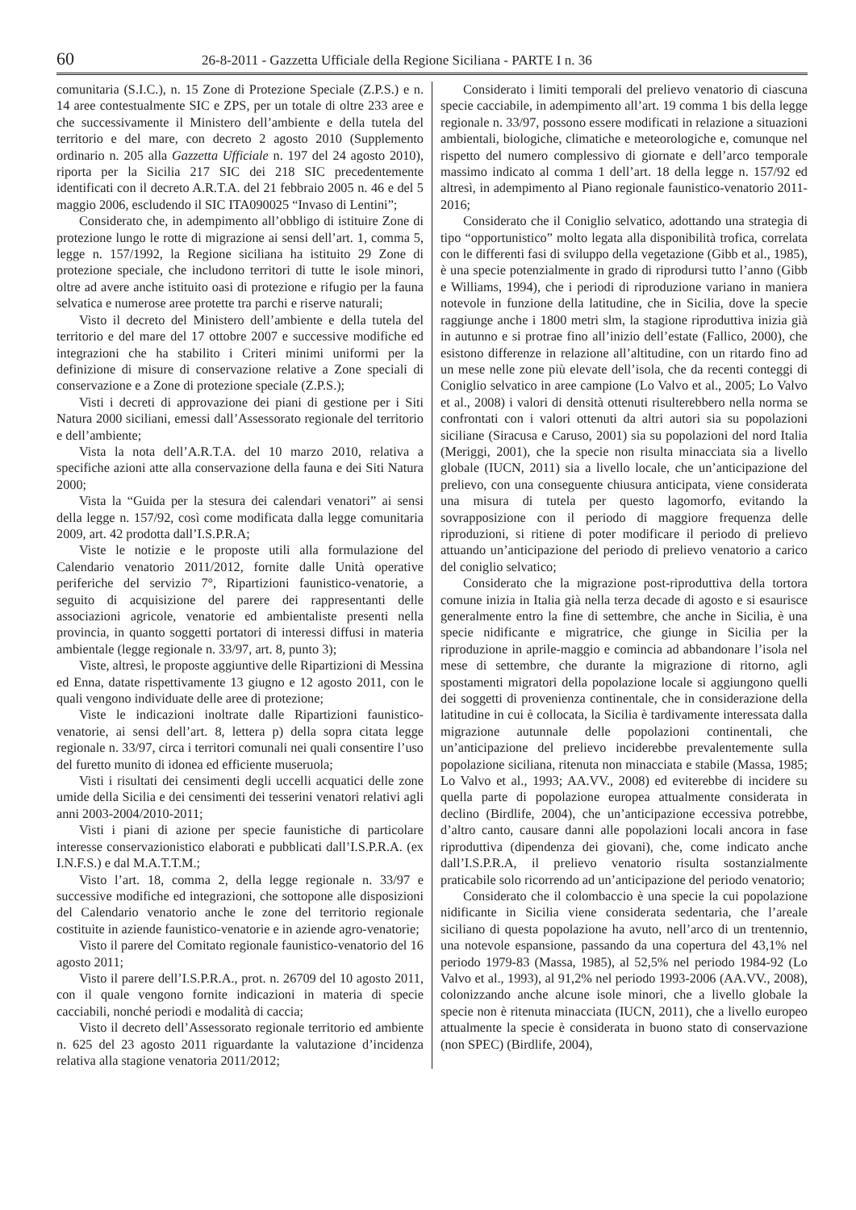60 26-8-2011 - Gazzetta Ufficiale della Regione Siciliana - PARTE I n. 36
comunitaria (S.I.C.), n. 15 Zone di Protezione Speciale (Z.P.S.) e n. 14 aree contestualmente SIC e ZPS, per un totale di oltre 233 aree e che successivamente il Ministero dell’ambiente e della tutela del territorio e del mare, con decreto 2 agosto 2010 (Supplemento ordinario n. 205 alla Gazzetta Ufficiale n. 197 del 24 agosto 2010), riporta per la Sicilia 217 SIC dei 218 SIC precedentemente identificati con il decreto A.R.T.A. del 21 febbraio 2005 n. 46 e del 5 maggio 2006, escludendo il SIC ITA090025 “Invaso di Lentini”;
Considerato che, in adempimento all’obbligo di istituire Zone di protezione lungo le rotte di migrazione ai sensi dell’art. 1, comma 5, legge n. 157/1992, la Regione siciliana ha istituito 29 Zone di protezione speciale, che includono territori di tutte le isole minori, oltre ad avere anche istituito oasi di protezione e rifugio per la fauna selvatica e numerose aree protette tra parchi e riserve naturali;
Visto il decreto del Ministero dell’ambiente e della tutela del territorio e del mare del 17 ottobre 2007 e successive modifiche ed integrazioni che ha stabilito i Criteri minimi uniformi per la definizione di misure di conservazione relative a Zone speciali di conservazione e a Zone di protezione speciale (Z.P.S.);
Visti i decreti di approvazione dei piani di gestione per i Siti Natura 2000 siciliani, emessi dall’Assessorato regionale del territorio e dell’ambiente;
Vista la nota dell’A.R.T.A. del 10 marzo 2010, relativa a specifiche azioni atte alla conservazione della fauna e dei Siti Natura 2000;
Vista la “Guida per la stesura dei calendari venatori” ai sensi della legge n. 157/92, così come modificata dalla legge comunitaria 2009, art. 42 prodotta dall’I.S.P.R.A;
Viste le notizie e le proposte utili alla formulazione del Calendario venatorio 2011/2012, fornite dalle Unità operative periferiche del servizio 7°, Ripartizioni faunistico-venatorie, a seguito di acquisizione del parere dei rappresentanti delle associazioni agricole, venatorie ed ambientaliste presenti nella provincia, in quanto soggetti portatori di interessi diffusi in materia ambientale (legge regionale n. 33/97, art. 8, punto 3);
Viste, altresì, le proposte aggiuntive delle Ripartizioni di Messina ed Enna, datate rispettivamente 13 giugno e 12 agosto 2011, con le quali vengono individuate delle aree di protezione;
Viste le indicazioni inoltrate dalle Ripartizioni faunistico-venatorie, ai sensi dell’art. 8, lettera p) della sopra citata legge regionale n. 33/97, circa i territori comunali nei quali consentire l’uso del furetto munito di idonea ed efficiente museruola;
Visti i risultati dei censimenti degli uccelli acquatici delle zone umide della Sicilia e dei censimenti dei tesserini venatori relativi agli anni 2003-2004/2010-2011;
Visti i piani di azione per specie faunistiche di particolare interesse conservazionistico elaborati e pubblicati dall’I.S.P.R.A. (ex I.N.F.S.) e dal M.A.T.T.M.;
Visto l’art. 18, comma 2, della legge regionale n. 33/97 e successive modifiche ed integrazioni, che sottopone alle disposizioni del Calendario venatorio anche le zone del territorio regionale costituite in aziende faunistico-venatorie e in aziende agro-venatorie;
Visto il parere del Comitato regionale faunistico-venatorio del 16 agosto 2011;
Visto il parere dell’I.S.P.R.A., prot. n. 26709 del 10 agosto 2011, con il quale vengono fornite indicazioni in materia di specie cacciabili, nonché periodi e modalità di caccia;
Visto il decreto dell’Assessorato regionale territorio ed ambiente n. 625 del 23 agosto 2011 riguardante la valutazione d’incidenza relativa alla stagione venatoria 2011/2012;
Considerato i limiti temporali del prelievo venatorio di ciascuna specie cacciabile, in adempimento all’art. 19 comma 1 bis della legge regionale n. 33/97, possono essere modificati in relazione a situazioni ambientali, biologiche, climatiche e meteorologiche e, comunque nel rispetto del numero complessivo di giornate e dell’arco temporale massimo indicato al comma 1 dell’art. 18 della legge n. 157/92 ed altresì, in adempimento al Piano regionale faunistico-venatorio 2011-2016;
Considerato che il Coniglio selvatico, adottando una strategia di tipo “opportunistico” molto legata alla disponibilità trofica, correlata con le differenti fasi di sviluppo della vegetazione (Gibb et al., 1985), è una specie potenzialmente in grado di riprodursi tutto l’anno (Gibb e Williams, 1994), che i periodi di riproduzione variano in maniera notevole in funzione della latitudine, che in Sicilia, dove la specie raggiunge anche i 1800 metri slm, la stagione riproduttiva inizia già in autunno e si protrae fino all’inizio dell’estate (Fallico, 2000), che esistono differenze in relazione all’altitudine, con un ritardo fino ad un mese nelle zone più elevate dell’isola, che da recenti conteggi di Coniglio selvatico in aree campione (Lo Valvo et al., 2005; Lo Valvo et al., 2008) i valori di densità ottenuti risulterebbero nella norma se confrontati con i valori ottenuti da altri autori sia su popolazioni siciliane (Siracusa e Caruso, 2001) sia su popolazioni del nord Italia (Meriggi, 2001), che la specie non risulta minacciata sia a livello globale (IUCN, 2011) sia a livello locale, che un’anticipazione del prelievo, con una conseguente chiusura anticipata, viene considerata una misura di tutela per questo lagomorfo, evitando la sovrapposizione con il periodo di maggiore frequenza delle riproduzioni, si ritiene di poter modificare il periodo di prelievo attuando un’anticipazione del periodo di prelievo venatorio a carico del coniglio selvatico;
Considerato che la migrazione post-riproduttiva della tortora comune inizia in Italia già nella terza decade di agosto e si esaurisce generalmente entro la fine di settembre, che anche in Sicilia, è una specie nidificante e migratrice, che giunge in Sicilia per la riproduzione in aprile-maggio e comincia ad abbandonare l’isola nel mese di settembre, che durante la migrazione di ritorno, agli spostamenti migratori della popolazione locale si aggiungono quelli dei soggetti di provenienza continentale, che in considerazione della latitudine in cui è collocata, la Sicilia è tardivamente interessata dalla migrazione autunnale delle popolazioni continentali, che un’anticipazione del prelievo inciderebbe prevalentemente sulla popolazione siciliana, ritenuta non minacciata e stabile (Massa, 1985; Lo Valvo et al., 1993; AA.VV., 2008) ed eviterebbe di incidere su quella parte di popolazione europea attualmente considerata in declino (Birdlife, 2004), che un’anticipazione eccessiva potrebbe, d’altro canto, causare danni alle popolazioni locali ancora in fase riproduttiva (dipendenza dei giovani), che, come indicato anche dall’I.S.P.R.A, il prelievo venatorio risulta sostanzialmente praticabile solo ricorrendo ad un’anticipazione del periodo venatorio;
Considerato che il colombaccio è una specie la cui popolazione nidificante in Sicilia viene considerata sedentaria, che l’areale siciliano di questa popolazione ha avuto, nell’arco di un trentennio, una notevole espansione, passando da una copertura del 43,1% nel periodo 1979-83 (Massa, 1985), al 52,5% nel periodo 1984-92 (Lo Valvo et al., 1993), al 91,2% nel periodo 1993-2006 (AA.VV., 2008), colonizzando anche alcune isole minori, che a livello globale la specie non è ritenuta minacciata (IUCN, 2011), che a livello europeo attualmente la specie è considerata in buono stato di conservazione (non SPEC) (Birdlife, 2004),